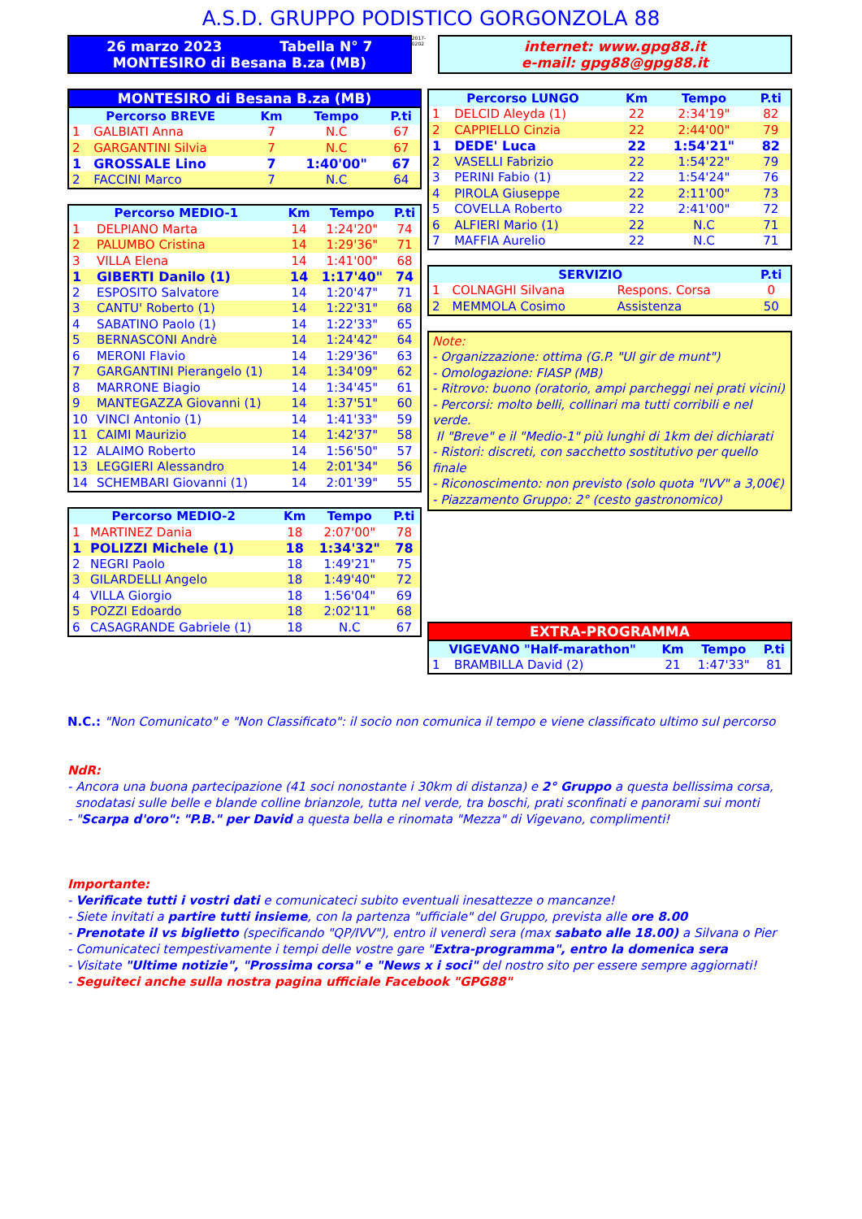A.S.D. GRUPPO PODISTICO GORGONZOLA 88
26 marzo 2023 Tabella N° 7
MONTESIRO di Besana B.za (MB)
2017-0202
internet: www.gpg88.it
e-mail: gpg88@gpg88.it
| MONTESIRO di Besana B.za (MB) | | | | |
| Percorso BREVE | | Km | Tempo | P.ti |
| 1 | GALBIATI Anna | 7 | N.C | 67 |
| 2 | GARGANTINI Silvia | 7 | N.C | 67 |
| 1 | GROSSALE Lino | 7 | 1:40'00" | 67 |
| 2 | FACCINI Marco | 7 | N.C | 64 |
| Percorso MEDIO-1 | | Km | Tempo | P.ti |
| --- | --- | --- | --- | --- |
| 1 | DELPIANO Marta | 14 | 1:24'20" | 74 |
| 2 | PALUMBO Cristina | 14 | 1:29'36" | 71 |
| 3 | VILLA Elena | 14 | 1:41'00" | 68 |
| 1 | GIBERTI Danilo (1) | 14 | 1:17'40" | 74 |
| 2 | ESPOSITO Salvatore | 14 | 1:20'47" | 71 |
| 3 | CANTU' Roberto (1) | 14 | 1:22'31" | 68 |
| 4 | SABATINO Paolo (1) | 14 | 1:22'33" | 65 |
| 5 | BERNASCONI Andrè | 14 | 1:24'42" | 64 |
| 6 | MERONI Flavio | 14 | 1:29'36" | 63 |
| 7 | GARGANTINI Pierangelo (1) | 14 | 1:34'09" | 62 |
| 8 | MARRONE Biagio | 14 | 1:34'45" | 61 |
| 9 | MANTEGAZZA Giovanni (1) | 14 | 1:37'51" | 60 |
| 10 | VINCI Antonio (1) | 14 | 1:41'33" | 59 |
| 11 | CAIMI Maurizio | 14 | 1:42'37" | 58 |
| 12 | ALAIMO Roberto | 14 | 1:56'50" | 57 |
| 13 | LEGGIERI Alessandro | 14 | 2:01'34" | 56 |
| 14 | SCHEMBARI Giovanni (1) | 14 | 2:01'39" | 55 |
| Percorso MEDIO-2 | | Km | Tempo | P.ti |
| --- | --- | --- | --- | --- |
| 1 | MARTINEZ Dania | 18 | 2:07'00" | 78 |
| 1 | POLIZZI Michele (1) | 18 | 1:34'32" | 78 |
| 2 | NEGRI Paolo | 18 | 1:49'21" | 75 |
| 3 | GILARDELLI Angelo | 18 | 1:49'40" | 72 |
| 4 | VILLA Giorgio | 18 | 1:56'04" | 69 |
| 5 | POZZI Edoardo | 18 | 2:02'11" | 68 |
| 6 | CASAGRANDE Gabriele (1) | 18 | N.C | 67 |
| Percorso LUNGO | | Km | Tempo | P.ti |
| --- | --- | --- | --- | --- |
| 1 | DELCID Aleyda (1) | 22 | 2:34'19" | 82 |
| 2 | CAPPIELLO Cinzia | 22 | 2:44'00" | 79 |
| 1 | DEDE' Luca | 22 | 1:54'21" | 82 |
| 2 | VASELLI Fabrizio | 22 | 1:54'22" | 79 |
| 3 | PERINI Fabio (1) | 22 | 1:54'24" | 76 |
| 4 | PIROLA Giuseppe | 22 | 2:11'00" | 73 |
| 5 | COVELLA Roberto | 22 | 2:41'00" | 72 |
| 6 | ALFIERI Mario (1) | 22 | N.C | 71 |
| 7 | MAFFIA Aurelio | 22 | N.C | 71 |
| SERVIZIO | | | P.ti |
| --- | --- | --- | --- |
| 1 | COLNAGHI Silvana | Respons. Corsa | 0 |
| 2 | MEMMOLA Cosimo | Assistenza | 50 |
Note:
- Organizzazione: ottima (G.P. "Ul gir de munt")
- Omologazione: FIASP (MB)
- Ritrovo: buono (oratorio, ampi parcheggi nei prati vicini)
- Percorsi: molto belli, collinari ma tutti corribili e nel verde.
Il "Breve" e il "Medio-1" più lunghi di 1km dei dichiarati
- Ristori: discreti, con sacchetto sostitutivo per quello finale
- Riconoscimento: non previsto (solo quota "IVV" a 3,00€)
- Piazzamento Gruppo: 2° (cesto gastronomico)
| EXTRA-PROGRAMMA | | | | |
| VIGEVANO "Half-marathon" | | Km | Tempo | P.ti |
| 1 | BRAMBILLA David (2) | 21 | 1:47'33" | 81 |
N.C.: "Non Comunicato" e "Non Classificato": il socio non comunica il tempo e viene classificato ultimo sul percorso
NdR:
- Ancora una buona partecipazione (41 soci nonostante i 30km di distanza) e 2° Gruppo a questa bellissima corsa,
snodatasi sulle belle e blande colline brianzole, tutta nel verde, tra boschi, prati sconfinati e panorami sui monti
- "Scarpa d'oro": "P.B." per David a questa bella e rinomata "Mezza" di Vigevano, complimenti!
Importante:
- Verificate tutti i vostri dati e comunicateci subito eventuali inesattezze o mancanze!
- Siete invitati a partire tutti insieme, con la partenza "ufficiale" del Gruppo, prevista alle ore 8.00
- Prenotate il vs biglietto (specificando "QP/IVV"), entro il venerdì sera (max sabato alle 18.00) a Silvana o Pier
- Comunicateci tempestivamente i tempi delle vostre gare "Extra-programma", entro la domenica sera
- Visitate "Ultime notizie", "Prossima corsa" e "News x i soci" del nostro sito per essere sempre aggiornati!
- Seguiteci anche sulla nostra pagina ufficiale Facebook "GPG88"